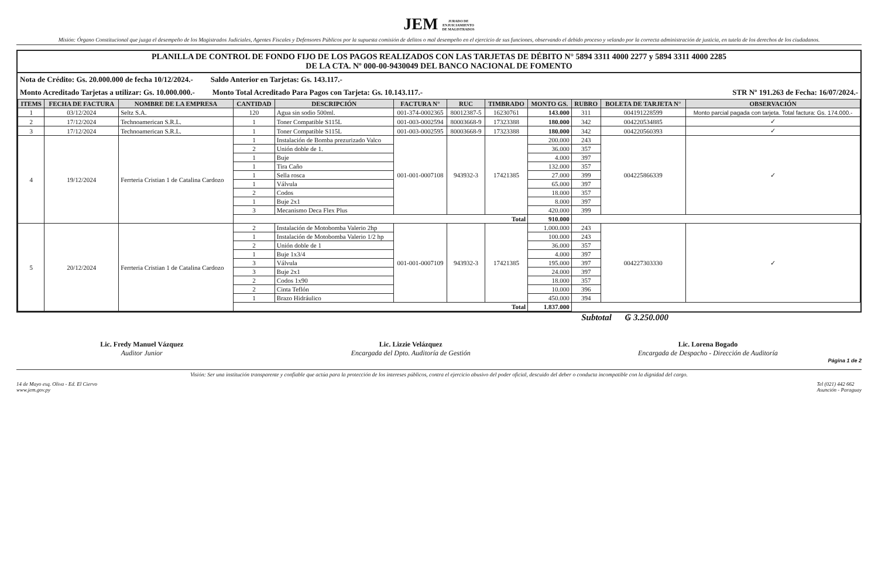JEM JURADO DE
ENJUICIAMIENTO
DE MAGISTRADOS
Misión: Órgano Constitucional que juzga el desempeño de los Magistrados Judiciales, Agentes Fiscales y Defensores Públicos por la supuesta comisión de delitos o mal desempeño en el ejercicio de sus funciones, observando el debido proceso y velando por la correcta administración de justicia, en tutela de los derechos de los ciudadanos.
PLANILLA DE CONTROL DE FONDO FIJO DE LOS PAGOS REALIZADOS CON LAS TARJETAS DE DÉBITO N° 5894 3311 4000 2277 y 5894 3311 4000 2285
DE LA CTA. Nº 000-00-9430049 DEL BANCO NACIONAL DE FOMENTO
Nota de Crédito: Gs. 20.000.000 de fecha 10/12/2024.- Saldo Anterior en Tarjetas: Gs. 143.117.-
Monto Acreditado Tarjetas a utilizar: Gs. 10.000.000.- Monto Total Acreditado Para Pagos con Tarjeta: Gs. 10.143.117.- STR Nº 191.263 de Fecha: 16/07/2024.-
| ITEMS | FECHA DE FACTURA | NOMBRE DE LA EMPRESA | CANTIDAD | DESCRIPCIÓN | FACTURA N° | RUC | TIMBRADO | MONTO GS. | RUBRO | BOLETA DE TARJETA N° | OBSERVACIÓN |
| --- | --- | --- | --- | --- | --- | --- | --- | --- | --- | --- | --- |
| 1 | 03/12/2024 | Seltz S.A. | 120 | Agua sin sodio 500ml. | 001-374-0002365 | 80012387-5 | 16230761 | 143.000 | 311 | 004191228599 | Monto parcial pagada con tarjeta. Total factura: Gs. 174.000.- |
| 2 | 17/12/2024 | Technoamerican S.R.L. | 1 | Toner Compatible S115L | 001-003-0002594 | 80003668-9 | 17323388 | 180.000 | 342 | 004220534885 | ✓ |
| 3 | 17/12/2024 | Technoamerican S.R.L. | 1 | Toner Compatible S115L | 001-003-0002595 | 80003668-9 | 17323388 | 180.000 | 342 | 004220560393 | ✓ |
| 4 | 19/12/2024 | Ferrteria Cristian 1 de Catalina Cardozo | 1 | Instalación de Bomba prezurizado Valco | 001-001-0007108 | 943932-3 | 17421385 | 200.000 | 243 | 004225866339 | ✓ |
| | | | 2 | Unión doble de 1. | | | | 36.000 | 357 | | |
| | | | 1 | Buje | | | | 4.000 | 397 | | |
| | | | 1 | Tira Caño | | | | 132.000 | 357 | | |
| | | | 1 | Sella rosca | | | | 27.000 | 399 | | |
| | | | 1 | Válvula | | | | 65.000 | 397 | | |
| | | | 2 | Codos | | | | 18.000 | 357 | | |
| | | | 1 | Buje 2x1 | | | | 8.000 | 397 | | |
| | | | 3 | Mecanismo Deca Flex Plus | | | | 420.000 | 399 | | |
| | | | Total | | | | | 910.000 | | | |
| 5 | 20/12/2024 | Ferrteria Cristian 1 de Catalina Cardozo | 2 | Instalación de Motobomba Valerio 2hp | 001-001-0007109 | 943932-3 | 17421385 | 1.000.000 | 243 | 004227303330 | ✓ |
| | | | 1 | Instalación de Motobomba Valerio 1/2 hp | | | | 100.000 | 243 | | |
| | | | 2 | Unión doble de 1 | | | | 36.000 | 357 | | |
| | | | 1 | Buje 1x3/4 | | | | 4.000 | 397 | | |
| | | | 3 | Válvula | | | | 195.000 | 397 | | |
| | | | 3 | Buje 2x1 | | | | 24.000 | 397 | | |
| | | | 2 | Codos 1x90 | | | | 18.000 | 357 | | |
| | | | 2 | Cinta Teflón | | | | 10.000 | 396 | | |
| | | | 1 | Brazo Hidráulico | | | | 450.000 | 394 | | |
| | | | Total | | | | | 1.837.000 | | | |
Subtotal ₲ 3.250.000
Lic. Fredy Manuel Vázquez
Auditor Junior
Lic. Lizzie Velázquez
Encargada del Dpto. Auditoría de Gestión
Lic. Lorena Bogado
Encargada de Despacho - Dirección de Auditoría
Página 1 de 2
Visión: Ser una institución transparente y confiable que actúa para la protección de los intereses públicos, contra el ejercicio abusivo del poder oficial, descuido del deber o conducta incompatible con la dignidad del cargo.
14 de Mayo esq. Oliva - Ed. El Ciervo
www.jem.gov.py Tel (021) 442 662
Asunción - Paraguay